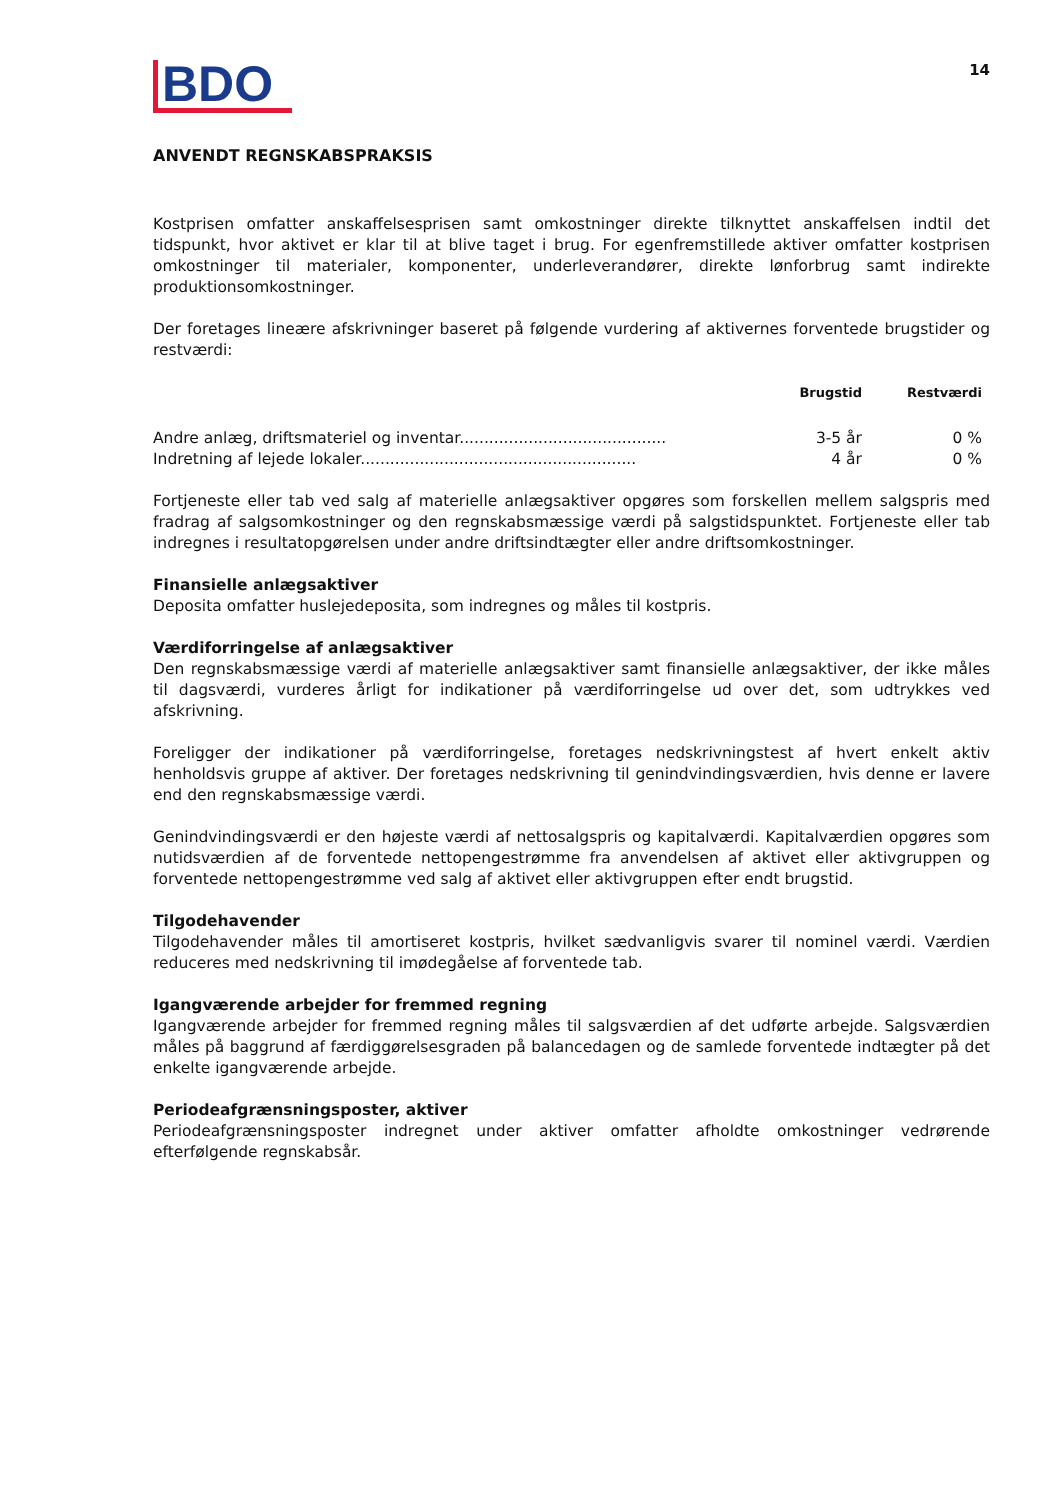BDO
14
ANVENDT REGNSKABSPRAKSIS
Kostprisen omfatter anskaffelsesprisen samt omkostninger direkte tilknyttet anskaffelsen indtil det tidspunkt, hvor aktivet er klar til at blive taget i brug. For egenfremstillede aktiver omfatter kostprisen omkostninger til materialer, komponenter, underleverandører, direkte lønforbrug samt indirekte produktionsomkostninger.
Der foretages lineære afskrivninger baseret på følgende vurdering af aktivernes forventede brugstider og restværdi:
| | Brugstid | Restværdi | |
| --- | --- | --- | --- |
| Andre anlæg, driftsmateriel og inventar.......................................... | 3-5 år | 0 % | |
| Indretning af lejede lokaler........................................................ | 4 år | 0 % | |
Fortjeneste eller tab ved salg af materielle anlægsaktiver opgøres som forskellen mellem salgspris med fradrag af salgsomkostninger og den regnskabsmæssige værdi på salgstidspunktet. Fortjeneste eller tab indregnes i resultatopgørelsen under andre driftsindtægter eller andre driftsomkostninger.
Finansielle anlægsaktiver
Deposita omfatter huslejedeposita, som indregnes og måles til kostpris.
Værdiforringelse af anlægsaktiver
Den regnskabsmæssige værdi af materielle anlægsaktiver samt finansielle anlægsaktiver, der ikke måles til dagsværdi, vurderes årligt for indikationer på værdiforringelse ud over det, som udtrykkes ved afskrivning.
Foreligger der indikationer på værdiforringelse, foretages nedskrivningstest af hvert enkelt aktiv henholdsvis gruppe af aktiver. Der foretages nedskrivning til genindvindingsværdien, hvis denne er lavere end den regnskabsmæssige værdi.
Genindvindingsværdi er den højeste værdi af nettosalgspris og kapitalværdi. Kapitalværdien opgøres som nutidsværdien af de forventede nettopengestrømme fra anvendelsen af aktivet eller aktivgruppen og forventede nettopengestrømme ved salg af aktivet eller aktivgruppen efter endt brugstid.
Tilgodehavender
Tilgodehavender måles til amortiseret kostpris, hvilket sædvanligvis svarer til nominel værdi. Værdien reduceres med nedskrivning til imødegåelse af forventede tab.
Igangværende arbejder for fremmed regning
Igangværende arbejder for fremmed regning måles til salgsværdien af det udførte arbejde. Salgsværdien måles på baggrund af færdiggørelsesgraden på balancedagen og de samlede forventede indtægter på det enkelte igangværende arbejde.
Periodeafgrænsningsposter, aktiver
Periodeafgrænsningsposter indregnet under aktiver omfatter afholdte omkostninger vedrørende efterfølgende regnskabsår.